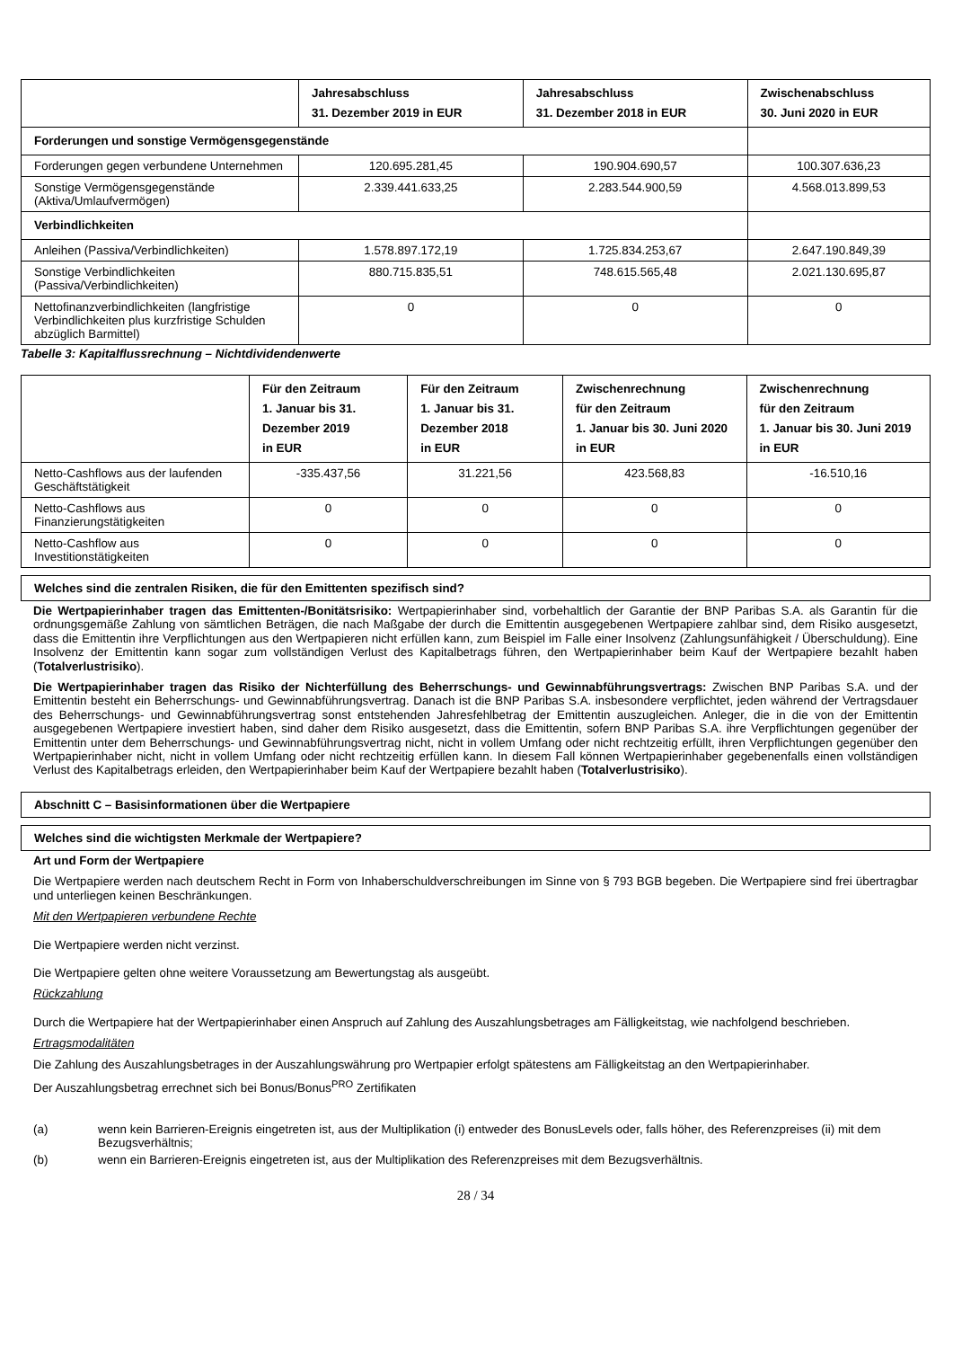| | Jahresabschluss 31. Dezember 2019 in EUR | Jahresabschluss 31. Dezember 2018 in EUR | Zwischenabschluss 30. Juni 2020 in EUR |
| --- | --- | --- | --- |
| Forderungen und sonstige Vermögensgegenstände | | | |
| Forderungen gegen verbundene Unternehmen | 120.695.281,45 | 190.904.690,57 | 100.307.636,23 |
| Sonstige Vermögensgegenstände (Aktiva/Umlaufvermögen) | 2.339.441.633,25 | 2.283.544.900,59 | 4.568.013.899,53 |
| Verbindlichkeiten | | | |
| Anleihen (Passiva/Verbindlichkeiten) | 1.578.897.172,19 | 1.725.834.253,67 | 2.647.190.849,39 |
| Sonstige Verbindlichkeiten (Passiva/Verbindlichkeiten) | 880.715.835,51 | 748.615.565,48 | 2.021.130.695,87 |
| Nettofinanzverbindlichkeiten (langfristige Verbindlichkeiten plus kurzfristige Schulden abzüglich Barmittel) | 0 | 0 | 0 |
Tabelle 3: Kapitalflussrechnung – Nichtdividendenwerte
| | Für den Zeitraum 1. Januar bis 31. Dezember 2019 in EUR | Für den Zeitraum 1. Januar bis 31. Dezember 2018 in EUR | Zwischenrechnung für den Zeitraum 1. Januar bis 30. Juni 2020 in EUR | Zwischenrechnung für den Zeitraum 1. Januar bis 30. Juni 2019 in EUR |
| --- | --- | --- | --- | --- |
| Netto-Cashflows aus der laufenden Geschäftstätigkeit | -335.437,56 | 31.221,56 | 423.568,83 | -16.510,16 |
| Netto-Cashflows aus Finanzierungstätigkeiten | 0 | 0 | 0 | 0 |
| Netto-Cashflow aus Investitionstätigkeiten | 0 | 0 | 0 | 0 |
Welches sind die zentralen Risiken, die für den Emittenten spezifisch sind?
Die Wertpapierinhaber tragen das Emittenten-/Bonitätsrisiko: Wertpapierinhaber sind, vorbehaltlich der Garantie der BNP Paribas S.A. als Garantin für die ordnungsgemäße Zahlung von sämtlichen Beträgen, die nach Maßgabe der durch die Emittentin ausgegebenen Wertpapiere zahlbar sind, dem Risiko ausgesetzt, dass die Emittentin ihre Verpflichtungen aus den Wertpapieren nicht erfüllen kann, zum Beispiel im Falle einer Insolvenz (Zahlungsunfähigkeit / Überschuldung). Eine Insolvenz der Emittentin kann sogar zum vollständigen Verlust des Kapitalbetrags führen, den Wertpapierinhaber beim Kauf der Wertpapiere bezahlt haben (Totalverlustrisiko).
Die Wertpapierinhaber tragen das Risiko der Nichterfüllung des Beherrschungs- und Gewinnabführungsvertrags: Zwischen BNP Paribas S.A. und der Emittentin besteht ein Beherrschungs- und Gewinnabführungsvertrag. Danach ist die BNP Paribas S.A. insbesondere verpflichtet, jeden während der Vertragsdauer des Beherrschungs- und Gewinnabführungsvertrag sonst entstehenden Jahresfehlbetrag der Emittentin auszugleichen. Anleger, die in die von der Emittentin ausgegebenen Wertpapiere investiert haben, sind daher dem Risiko ausgesetzt, dass die Emittentin, sofern BNP Paribas S.A. ihre Verpflichtungen gegenüber der Emittentin unter dem Beherrschungs- und Gewinnabführungsvertrag nicht, nicht in vollem Umfang oder nicht rechtzeitig erfüllt, ihren Verpflichtungen gegenüber den Wertpapierinhaber nicht, nicht in vollem Umfang oder nicht rechtzeitig erfüllen kann. In diesem Fall können Wertpapierinhaber gegebenenfalls einen vollständigen Verlust des Kapitalbetrags erleiden, den Wertpapierinhaber beim Kauf der Wertpapiere bezahlt haben (Totalverlustrisiko).
Abschnitt C – Basisinformationen über die Wertpapiere
Welches sind die wichtigsten Merkmale der Wertpapiere?
Art und Form der Wertpapiere
Die Wertpapiere werden nach deutschem Recht in Form von Inhaberschuldverschreibungen im Sinne von § 793 BGB begeben. Die Wertpapiere sind frei übertragbar und unterliegen keinen Beschränkungen.
Mit den Wertpapieren verbundene Rechte
Die Wertpapiere werden nicht verzinst.
Die Wertpapiere gelten ohne weitere Voraussetzung am Bewertungstag als ausgeübt.
Rückzahlung
Durch die Wertpapiere hat der Wertpapierinhaber einen Anspruch auf Zahlung des Auszahlungsbetrages am Fälligkeitstag, wie nachfolgend beschrieben.
Ertragsmodalitäten
Die Zahlung des Auszahlungsbetrages in der Auszahlungswährung pro Wertpapier erfolgt spätestens am Fälligkeitstag an den Wertpapierinhaber.
Der Auszahlungsbetrag errechnet sich bei Bonus/Bonus<sup>PRO</sup> Zertifikaten
(a) wenn kein Barrieren-Ereignis eingetreten ist, aus der Multiplikation (i) entweder des BonusLevels oder, falls höher, des Referenzpreises (ii) mit dem Bezugsverhältnis;
(b) wenn ein Barrieren-Ereignis eingetreten ist, aus der Multiplikation des Referenzpreises mit dem Bezugsverhältnis.
28 / 34